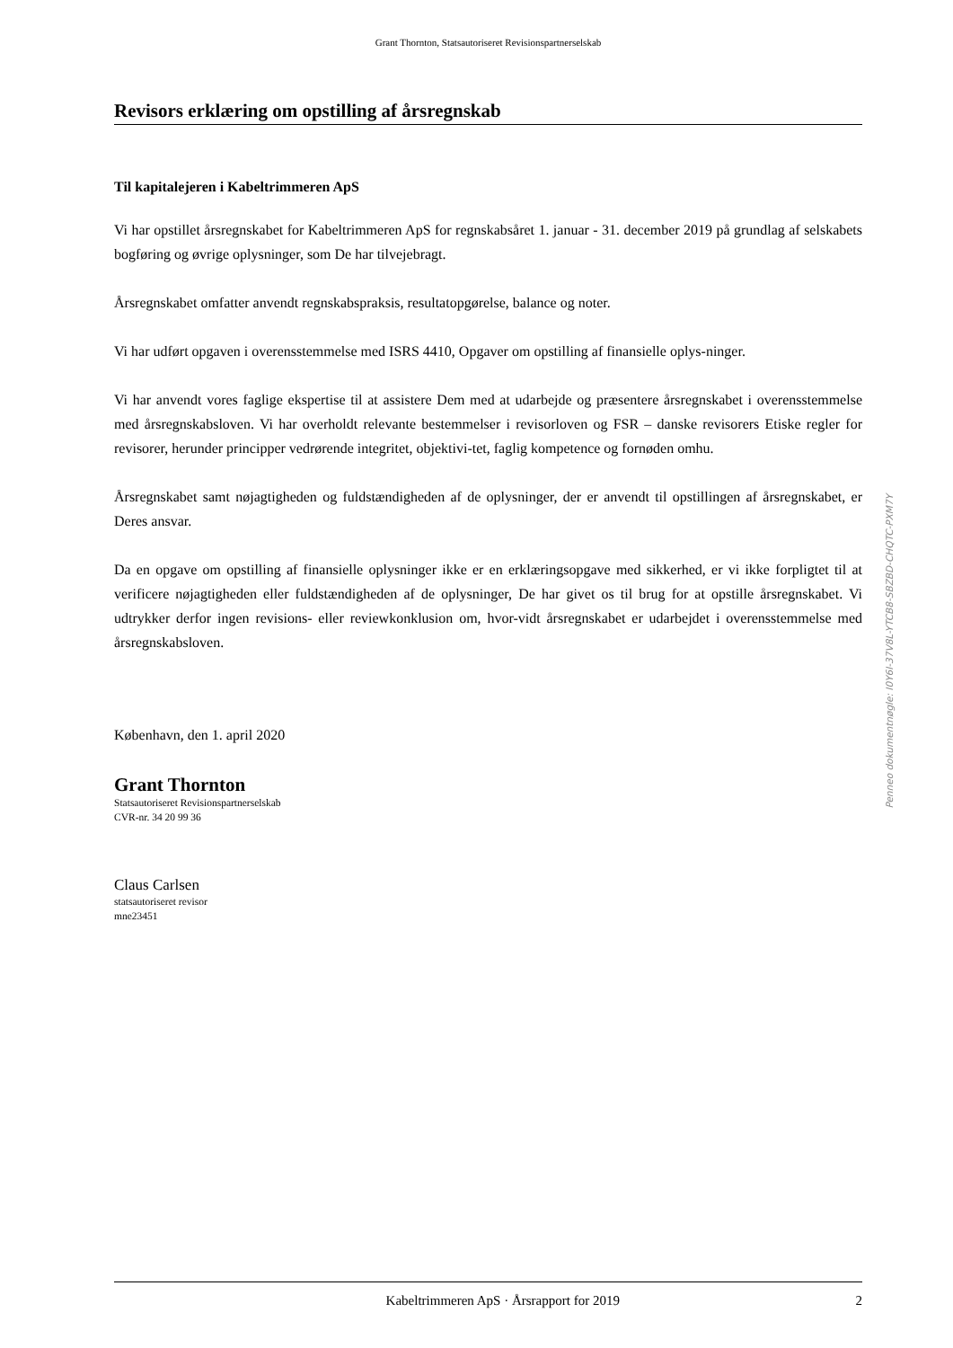Grant Thornton, Statsautoriseret Revisionspartnerselskab
Revisors erklæring om opstilling af årsregnskab
Til kapitalejeren i Kabeltrimmeren ApS
Vi har opstillet årsregnskabet for Kabeltrimmeren ApS for regnskabsåret 1. januar - 31. december 2019 på grundlag af selskabets bogføring og øvrige oplysninger, som De har tilvejebragt.
Årsregnskabet omfatter anvendt regnskabspraksis, resultatopgørelse, balance og noter.
Vi har udført opgaven i overensstemmelse med ISRS 4410, Opgaver om opstilling af finansielle oplys-ninger.
Vi har anvendt vores faglige ekspertise til at assistere Dem med at udarbejde og præsentere årsregnskabet i overensstemmelse med årsregnskabsloven. Vi har overholdt relevante bestemmelser i revisorloven og FSR – danske revisorers Etiske regler for revisorer, herunder principper vedrørende integritet, objektivi-tet, faglig kompetence og fornøden omhu.
Årsregnskabet samt nøjagtigheden og fuldstændigheden af de oplysninger, der er anvendt til opstillingen af årsregnskabet, er Deres ansvar.
Da en opgave om opstilling af finansielle oplysninger ikke er en erklæringsopgave med sikkerhed, er vi ikke forpligtet til at verificere nøjagtigheden eller fuldstændigheden af de oplysninger, De har givet os til brug for at opstille årsregnskabet. Vi udtrykker derfor ingen revisions- eller reviewkonklusion om, hvor-vidt årsregnskabet er udarbejdet i overensstemmelse med årsregnskabsloven.
København, den 1. april 2020
Grant Thornton
Statsautoriseret Revisionspartnerselskab
CVR-nr. 34 20 99 36
Claus Carlsen
statsautoriseret revisor
mne23451
Kabeltrimmeren ApS · Årsrapport for 2019 2
Penneo dokumentnøgle: I0Y6I-37V8L-YTCB8-SBZBD-CHQTC-PXM7Y